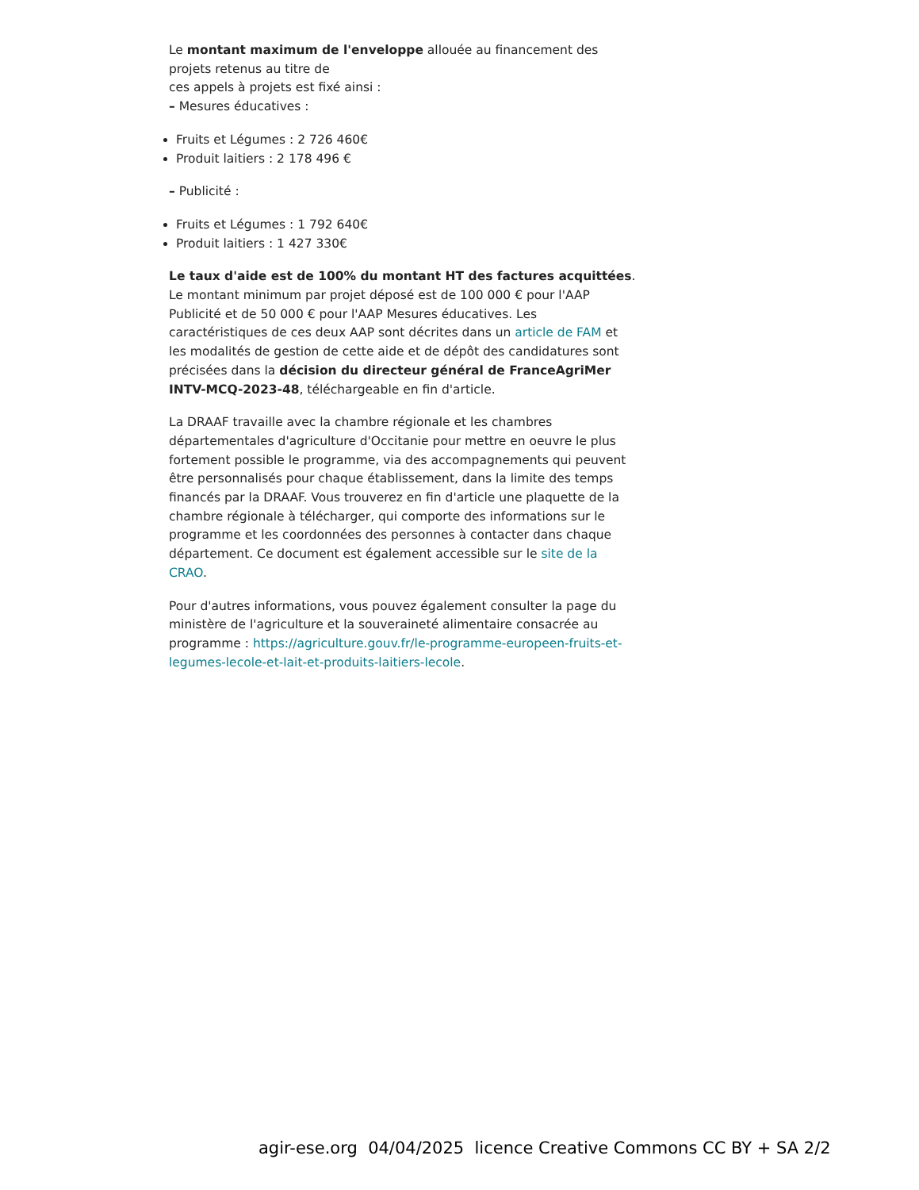Le montant maximum de l'enveloppe allouée au financement des projets retenus au titre de
ces appels à projets est fixé ainsi :
– Mesures éducatives :
Fruits et Légumes : 2 726 460€
Produit laitiers : 2 178 496 €
– Publicité :
Fruits et Légumes : 1 792 640€
Produit laitiers : 1 427 330€
Le taux d'aide est de 100% du montant HT des factures acquittées. Le montant minimum par projet déposé est de 100 000 € pour l'AAP Publicité et de 50 000 € pour l'AAP Mesures éducatives. Les caractéristiques de ces deux AAP sont décrites dans un article de FAM et les modalités de gestion de cette aide et de dépôt des candidatures sont précisées dans la décision du directeur général de FranceAgriMer INTV-MCQ-2023-48, téléchargeable en fin d'article.
La DRAAF travaille avec la chambre régionale et les chambres départementales d'agriculture d'Occitanie pour mettre en oeuvre le plus fortement possible le programme, via des accompagnements qui peuvent être personnalisés pour chaque établissement, dans la limite des temps financés par la DRAAF. Vous trouverez en fin d'article une plaquette de la chambre régionale à télécharger, qui comporte des informations sur le programme et les coordonnées des personnes à contacter dans chaque département. Ce document est également accessible sur le site de la CRAO.
Pour d'autres informations, vous pouvez également consulter la page du ministère de l'agriculture et la souveraineté alimentaire consacrée au programme : https://agriculture.gouv.fr/le-programme-europeen-fruits-et-legumes-lecole-et-lait-et-produits-laitiers-lecole.
agir-ese.org 04/04/2025 licence Creative Commons CC BY + SA 2/2